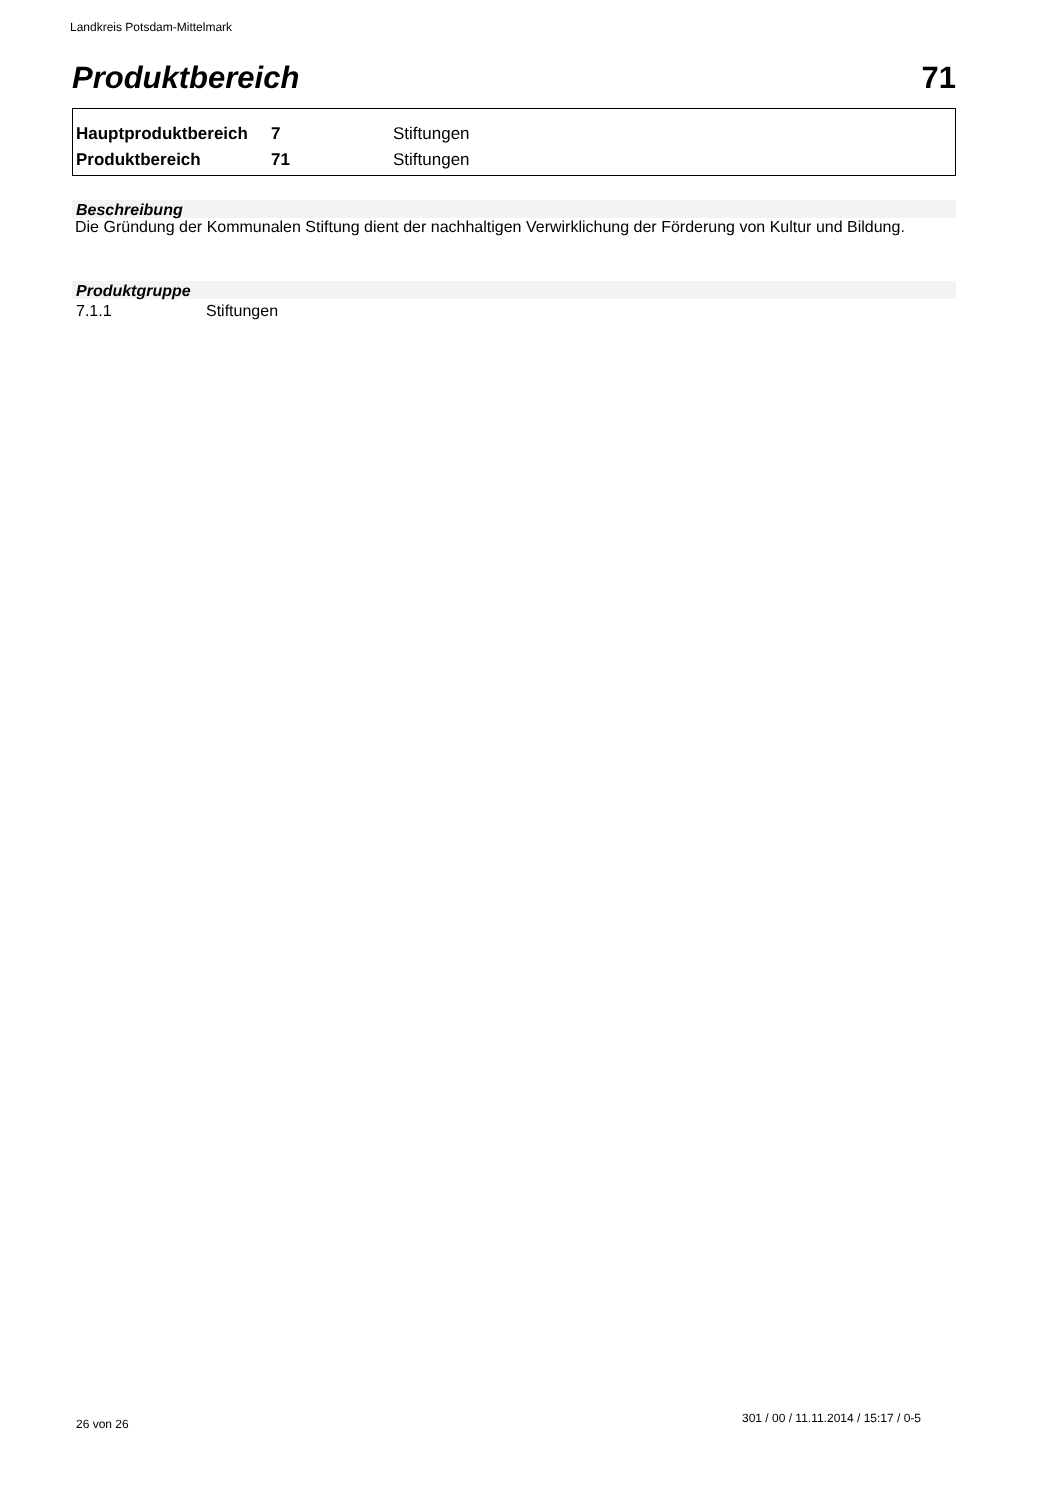Landkreis Potsdam-Mittelmark
Produktbereich 71
| Hauptproduktbereich | 7 | Stiftungen |
| Produktbereich | 71 | Stiftungen |
Beschreibung
Die Gründung der Kommunalen Stiftung dient der nachhaltigen Verwirklichung der Förderung von Kultur und Bildung.
Produktgruppe
7.1.1 Stiftungen
26 von 26
301 / 00 / 11.11.2014 / 15:17 / 0-5